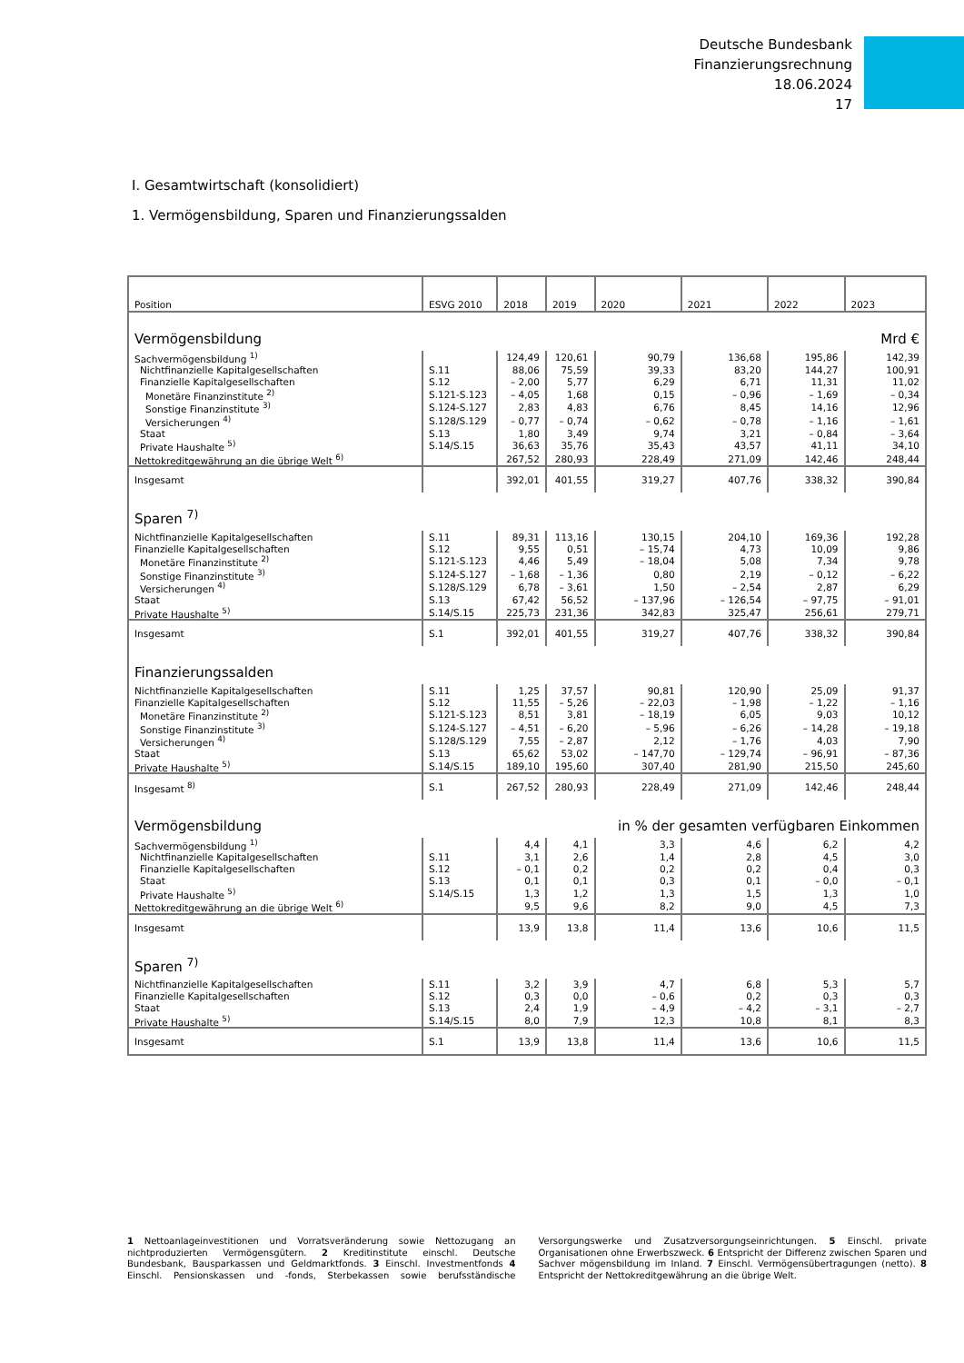Deutsche Bundesbank
Finanzierungsrechnung
18.06.2024
17
I. Gesamtwirtschaft (konsolidiert)
1. Vermögensbildung, Sparen und Finanzierungssalden
| Position | ESVG 2010 | 2018 | 2019 | 2020 | 2021 | 2022 | 2023 |
| --- | --- | --- | --- | --- | --- | --- | --- |
| Vermögensbildung | | | | | | | Mrd € |
| Sachvermögensbildung <sup>1)</sup> | | 124,49 | 120,61 | 90,79 | 136,68 | 195,86 | 142,39 |
| Nichtfinanzielle Kapitalgesellschaften | S.11 | 88,06 | 75,59 | 39,33 | 83,20 | 144,27 | 100,91 |
| Finanzielle Kapitalgesellschaften | S.12 | – 2,00 | 5,77 | 6,29 | 6,71 | 11,31 | 11,02 |
| Monetäre Finanzinstitute <sup>2)</sup> | S.121-S.123 | – 4,05 | 1,68 | 0,15 | – 0,96 | – 1,69 | – 0,34 |
| Sonstige Finanzinstitute <sup>3)</sup> | S.124-S.127 | 2,83 | 4,83 | 6,76 | 8,45 | 14,16 | 12,96 |
| Versicherungen <sup>4)</sup> | S.128/S.129 | – 0,77 | – 0,74 | – 0,62 | – 0,78 | – 1,16 | – 1,61 |
| Staat | S.13 | 1,80 | 3,49 | 9,74 | 3,21 | – 0,84 | – 3,64 |
| Private Haushalte <sup>5)</sup> | S.14/S.15 | 36,63 | 35,76 | 35,43 | 43,57 | 41,11 | 34,10 |
| Nettokreditgewährung an die übrige Welt <sup>6)</sup> | | 267,52 | 280,93 | 228,49 | 271,09 | 142,46 | 248,44 |
| Insgesamt | | 392,01 | 401,55 | 319,27 | 407,76 | 338,32 | 390,84 |
| Sparen <sup>7)</sup> | | | | | | | |
| Nichtfinanzielle Kapitalgesellschaften | S.11 | 89,31 | 113,16 | 130,15 | 204,10 | 169,36 | 192,28 |
| Finanzielle Kapitalgesellschaften | S.12 | 9,55 | 0,51 | – 15,74 | 4,73 | 10,09 | 9,86 |
| Monetäre Finanzinstitute <sup>2)</sup> | S.121-S.123 | 4,46 | 5,49 | – 18,04 | 5,08 | 7,34 | 9,78 |
| Sonstige Finanzinstitute <sup>3)</sup> | S.124-S.127 | – 1,68 | – 1,36 | 0,80 | 2,19 | – 0,12 | – 6,22 |
| Versicherungen <sup>4)</sup> | S.128/S.129 | 6,78 | – 3,61 | 1,50 | – 2,54 | 2,87 | 6,29 |
| Staat | S.13 | 67,42 | 56,52 | – 137,96 | – 126,54 | – 97,75 | – 91,01 |
| Private Haushalte <sup>5)</sup> | S.14/S.15 | 225,73 | 231,36 | 342,83 | 325,47 | 256,61 | 279,71 |
| Insgesamt | S.1 | 392,01 | 401,55 | 319,27 | 407,76 | 338,32 | 390,84 |
| Finanzierungssalden | | | | | | | |
| Nichtfinanzielle Kapitalgesellschaften | S.11 | 1,25 | 37,57 | 90,81 | 120,90 | 25,09 | 91,37 |
| Finanzielle Kapitalgesellschaften | S.12 | 11,55 | – 5,26 | – 22,03 | – 1,98 | – 1,22 | – 1,16 |
| Monetäre Finanzinstitute <sup>2)</sup> | S.121-S.123 | 8,51 | 3,81 | – 18,19 | 6,05 | 9,03 | 10,12 |
| Sonstige Finanzinstitute <sup>3)</sup> | S.124-S.127 | – 4,51 | – 6,20 | – 5,96 | – 6,26 | – 14,28 | – 19,18 |
| Versicherungen <sup>4)</sup> | S.128/S.129 | 7,55 | – 2,87 | 2,12 | – 1,76 | 4,03 | 7,90 |
| Staat | S.13 | 65,62 | 53,02 | – 147,70 | – 129,74 | – 96,91 | – 87,36 |
| Private Haushalte <sup>5)</sup> | S.14/S.15 | 189,10 | 195,60 | 307,40 | 281,90 | 215,50 | 245,60 |
| Insgesamt <sup>8)</sup> | S.1 | 267,52 | 280,93 | 228,49 | 271,09 | 142,46 | 248,44 |
| Vermögensbildung | | | | in % der gesamten verfügbaren Einkommen | | | |
| Sachvermögensbildung <sup>1)</sup> | | 4,4 | 4,1 | 3,3 | 4,6 | 6,2 | 4,2 |
| Nichtfinanzielle Kapitalgesellschaften | S.11 | 3,1 | 2,6 | 1,4 | 2,8 | 4,5 | 3,0 |
| Finanzielle Kapitalgesellschaften | S.12 | – 0,1 | 0,2 | 0,2 | 0,2 | 0,4 | 0,3 |
| Staat | S.13 | 0,1 | 0,1 | 0,3 | 0,1 | – 0,0 | – 0,1 |
| Private Haushalte <sup>5)</sup> | S.14/S.15 | 1,3 | 1,2 | 1,3 | 1,5 | 1,3 | 1,0 |
| Nettokreditgewährung an die übrige Welt <sup>6)</sup> | | 9,5 | 9,6 | 8,2 | 9,0 | 4,5 | 7,3 |
| Insgesamt | | 13,9 | 13,8 | 11,4 | 13,6 | 10,6 | 11,5 |
| Sparen <sup>7)</sup> | | | | | | | |
| Nichtfinanzielle Kapitalgesellschaften | S.11 | 3,2 | 3,9 | 4,7 | 6,8 | 5,3 | 5,7 |
| Finanzielle Kapitalgesellschaften | S.12 | 0,3 | 0,0 | – 0,6 | 0,2 | 0,3 | 0,3 |
| Staat | S.13 | 2,4 | 1,9 | – 4,9 | – 4,2 | – 3,1 | – 2,7 |
| Private Haushalte <sup>5)</sup> | S.14/S.15 | 8,0 | 7,9 | 12,3 | 10,8 | 8,1 | 8,3 |
| Insgesamt | S.1 | 13,9 | 13,8 | 11,4 | 13,6 | 10,6 | 11,5 |
1 Nettoanlageinvestitionen und Vorratsveränderung sowie Nettozugang an nichtproduzierten Vermögensgütern. 2 Kreditinstitute einschl. Deutsche Bundesbank, Bausparkassen und Geldmarktfonds. 3 Einschl. Investmentfonds 4 Einschl. Pensionskassen und -fonds, Sterbekassen sowie berufsständische Versorgungswerke und Zusatzversorgungseinrichtungen. 5 Einschl. private Organisationen ohne Erwerbszweck. 6 Entspricht der Differenz zwischen Sparen und Sachver mögensbildung im Inland. 7 Einschl. Vermögensübertragungen (netto). 8 Entspricht der Nettokreditgewährung an die übrige Welt.